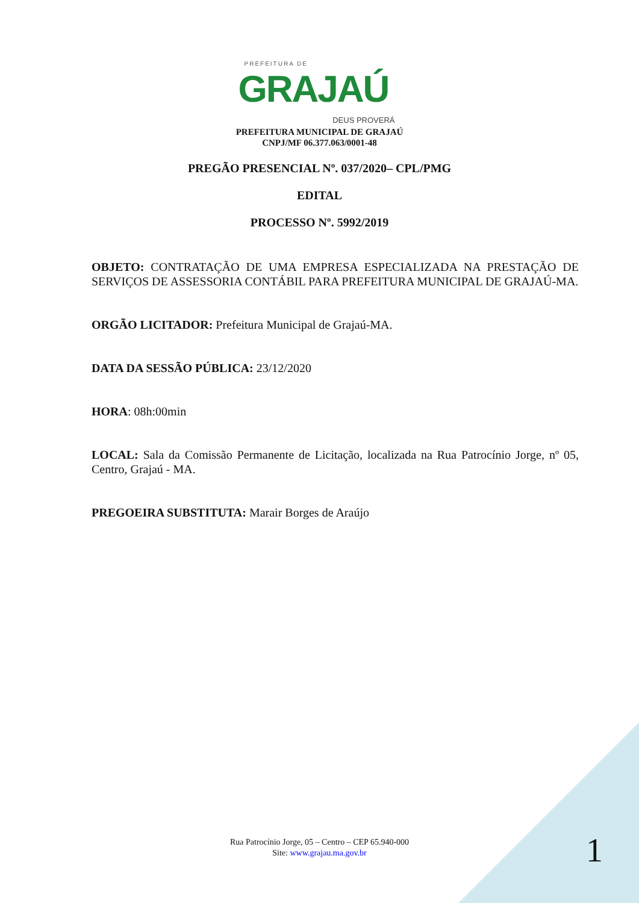PREFEITURA DE
GRAJAÚ
DEUS PROVERÁ
PREFEITURA MUNICIPAL DE GRAJAÚ
CNPJ/MF 06.377.063/0001-48
PREGÃO PRESENCIAL Nº. 037/2020– CPL/PMG
EDITAL
PROCESSO Nº. 5992/2019
OBJETO: CONTRATAÇÃO DE UMA EMPRESA ESPECIALIZADA NA PRESTAÇÃO DE SERVIÇOS DE ASSESSORIA CONTÁBIL PARA PREFEITURA MUNICIPAL DE GRAJAÚ-MA.
ORGÃO LICITADOR: Prefeitura Municipal de Grajaú-MA.
DATA DA SESSÃO PÚBLICA: 23/12/2020
HORA: 08h:00min
LOCAL: Sala da Comissão Permanente de Licitação, localizada na Rua Patrocínio Jorge, nº 05, Centro, Grajaú - MA.
PREGOEIRA SUBSTITUTA: Marair Borges de Araújo
Rua Patrocínio Jorge, 05 – Centro – CEP 65.940-000
Site: www.grajau.ma.gov.br
1